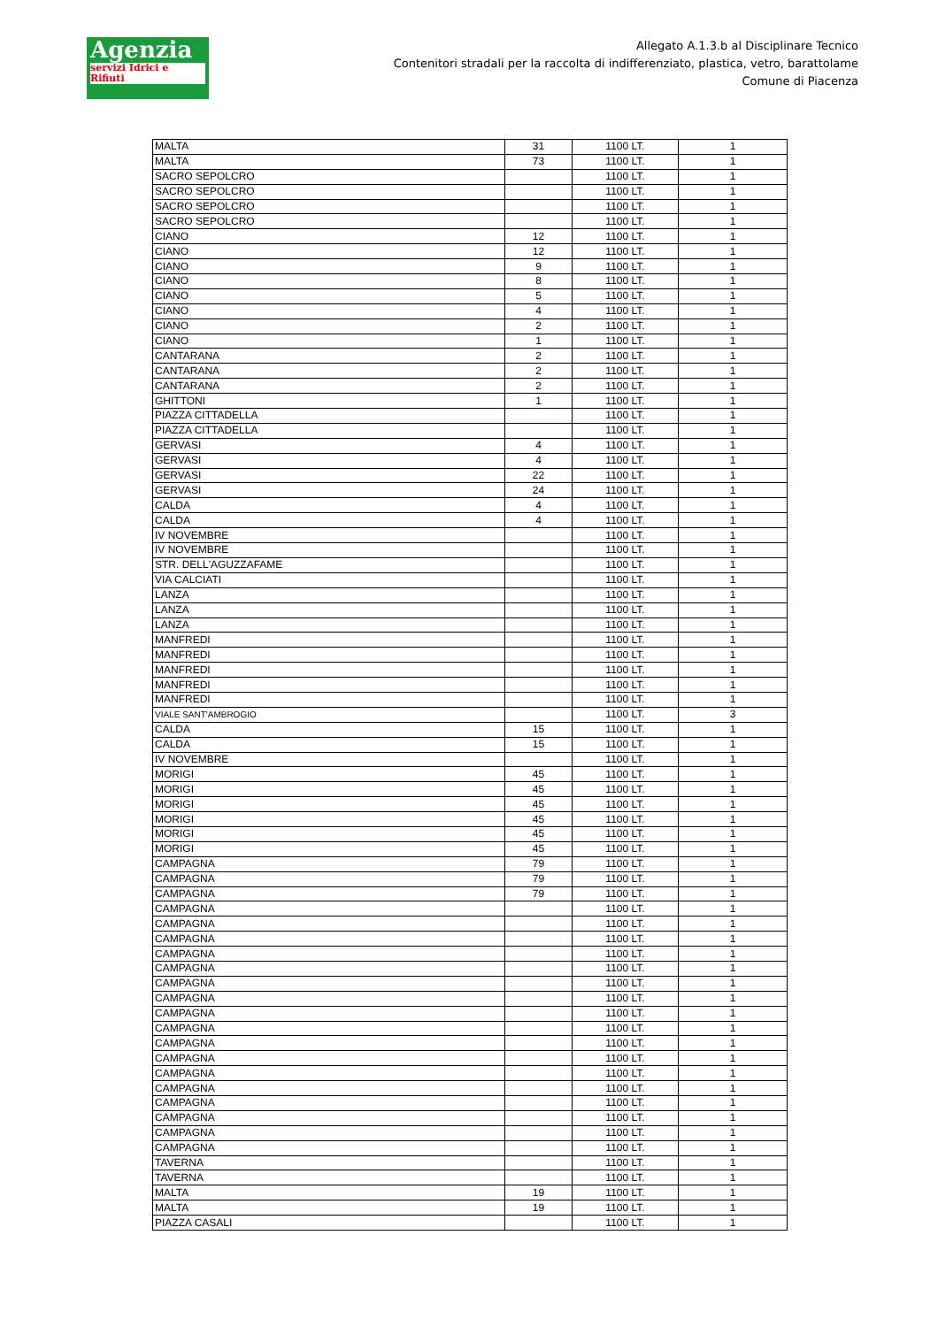Agenzia
servizi Idrici e Rifiuti
Allegato A.1.3.b al Disciplinare Tecnico
Contenitori stradali per la raccolta di indifferenziato, plastica, vetro, barattolame
Comune di Piacenza
| MALTA | 31 | 1100 LT. | 1 |
| MALTA | 73 | 1100 LT. | 1 |
| SACRO SEPOLCRO | | 1100 LT. | 1 |
| SACRO SEPOLCRO | | 1100 LT. | 1 |
| SACRO SEPOLCRO | | 1100 LT. | 1 |
| SACRO SEPOLCRO | | 1100 LT. | 1 |
| CIANO | 12 | 1100 LT. | 1 |
| CIANO | 12 | 1100 LT. | 1 |
| CIANO | 9 | 1100 LT. | 1 |
| CIANO | 8 | 1100 LT. | 1 |
| CIANO | 5 | 1100 LT. | 1 |
| CIANO | 4 | 1100 LT. | 1 |
| CIANO | 2 | 1100 LT. | 1 |
| CIANO | 1 | 1100 LT. | 1 |
| CANTARANA | 2 | 1100 LT. | 1 |
| CANTARANA | 2 | 1100 LT. | 1 |
| CANTARANA | 2 | 1100 LT. | 1 |
| GHITTONI | 1 | 1100 LT. | 1 |
| PIAZZA CITTADELLA | | 1100 LT. | 1 |
| PIAZZA CITTADELLA | | 1100 LT. | 1 |
| GERVASI | 4 | 1100 LT. | 1 |
| GERVASI | 4 | 1100 LT. | 1 |
| GERVASI | 22 | 1100 LT. | 1 |
| GERVASI | 24 | 1100 LT. | 1 |
| CALDA | 4 | 1100 LT. | 1 |
| CALDA | 4 | 1100 LT. | 1 |
| IV NOVEMBRE | | 1100 LT. | 1 |
| IV NOVEMBRE | | 1100 LT. | 1 |
| STR. DELL'AGUZZAFAME | | 1100 LT. | 1 |
| VIA CALCIATI | | 1100 LT. | 1 |
| LANZA | | 1100 LT. | 1 |
| LANZA | | 1100 LT. | 1 |
| LANZA | | 1100 LT. | 1 |
| MANFREDI | | 1100 LT. | 1 |
| MANFREDI | | 1100 LT. | 1 |
| MANFREDI | | 1100 LT. | 1 |
| MANFREDI | | 1100 LT. | 1 |
| MANFREDI | | 1100 LT. | 1 |
| VIALE SANT'AMBROGIO | | 1100 LT. | 3 |
| CALDA | 15 | 1100 LT. | 1 |
| CALDA | 15 | 1100 LT. | 1 |
| IV NOVEMBRE | | 1100 LT. | 1 |
| MORIGI | 45 | 1100 LT. | 1 |
| MORIGI | 45 | 1100 LT. | 1 |
| MORIGI | 45 | 1100 LT. | 1 |
| MORIGI | 45 | 1100 LT. | 1 |
| MORIGI | 45 | 1100 LT. | 1 |
| MORIGI | 45 | 1100 LT. | 1 |
| CAMPAGNA | 79 | 1100 LT. | 1 |
| CAMPAGNA | 79 | 1100 LT. | 1 |
| CAMPAGNA | 79 | 1100 LT. | 1 |
| CAMPAGNA | | 1100 LT. | 1 |
| CAMPAGNA | | 1100 LT. | 1 |
| CAMPAGNA | | 1100 LT. | 1 |
| CAMPAGNA | | 1100 LT. | 1 |
| CAMPAGNA | | 1100 LT. | 1 |
| CAMPAGNA | | 1100 LT. | 1 |
| CAMPAGNA | | 1100 LT. | 1 |
| CAMPAGNA | | 1100 LT. | 1 |
| CAMPAGNA | | 1100 LT. | 1 |
| CAMPAGNA | | 1100 LT. | 1 |
| CAMPAGNA | | 1100 LT. | 1 |
| CAMPAGNA | | 1100 LT. | 1 |
| CAMPAGNA | | 1100 LT. | 1 |
| CAMPAGNA | | 1100 LT. | 1 |
| CAMPAGNA | | 1100 LT. | 1 |
| CAMPAGNA | | 1100 LT. | 1 |
| CAMPAGNA | | 1100 LT. | 1 |
| TAVERNA | | 1100 LT. | 1 |
| TAVERNA | | 1100 LT. | 1 |
| MALTA | 19 | 1100 LT. | 1 |
| MALTA | 19 | 1100 LT. | 1 |
| PIAZZA CASALI | | 1100 LT. | 1 |